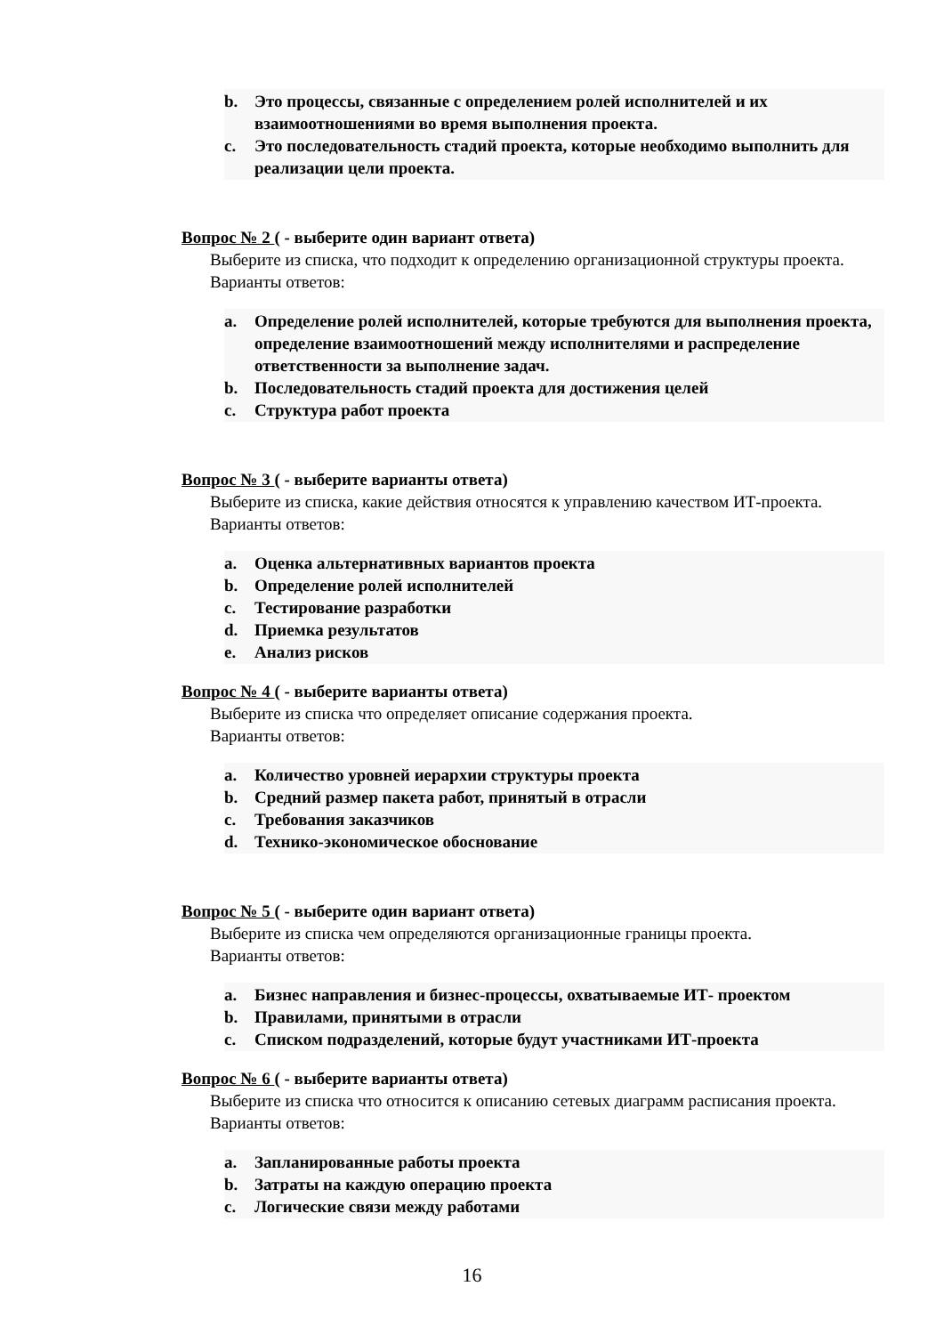b. Это процессы, связанные с определением ролей исполнителей и их взаимоотношениями во время выполнения проекта.
c. Это последовательность стадий проекта, которые необходимо выполнить для реализации цели проекта.
Вопрос № 2 ( - выберите один вариант ответа)
Выберите из списка, что подходит к определению организационной структуры проекта.
Варианты ответов:
a. Определение ролей исполнителей, которые требуются для выполнения проекта, определение взаимоотношений между исполнителями и распределение ответственности за выполнение задач.
b. Последовательность стадий проекта для достижения целей
c. Структура работ проекта
Вопрос № 3 ( - выберите варианты ответа)
Выберите из списка, какие действия относятся к управлению качеством ИТ-проекта.
Варианты ответов:
a. Оценка альтернативных вариантов проекта
b. Определение ролей исполнителей
c. Тестирование разработки
d. Приемка результатов
e. Анализ рисков
Вопрос № 4 ( - выберите варианты ответа)
Выберите из списка что определяет описание содержания проекта.
Варианты ответов:
a. Количество уровней иерархии структуры проекта
b. Средний размер пакета работ, принятый в отрасли
c. Требования заказчиков
d. Технико-экономическое обоснование
Вопрос № 5 ( - выберите один вариант ответа)
Выберите из списка чем определяются организационные границы проекта.
Варианты ответов:
a. Бизнес направления и бизнес-процессы, охватываемые ИТ- проектом
b. Правилами, принятыми в отрасли
c. Списком подразделений, которые будут участниками ИТ-проекта
Вопрос № 6 ( - выберите варианты ответа)
Выберите из списка что относится к описанию сетевых диаграмм расписания проекта.
Варианты ответов:
a. Запланированные работы проекта
b. Затраты на каждую операцию проекта
c. Логические связи между работами
16